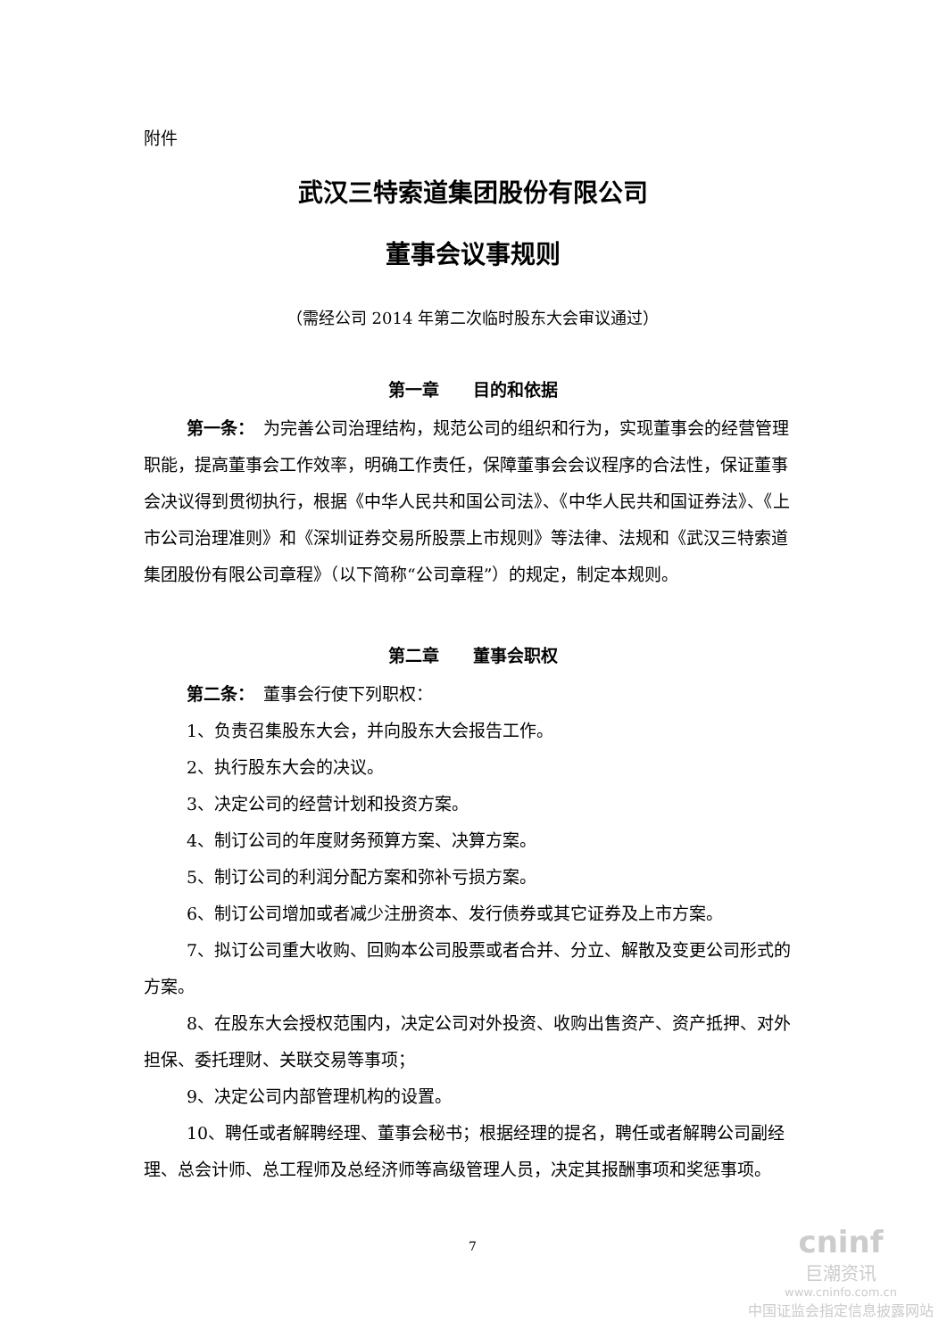附件
武汉三特索道集团股份有限公司
董事会议事规则
（需经公司 2014 年第二次临时股东大会审议通过）
第一章　　目的和依据
第一条：　为完善公司治理结构，规范公司的组织和行为，实现董事会的经营管理职能，提高董事会工作效率，明确工作责任，保障董事会会议程序的合法性，保证董事会决议得到贯彻执行，根据《中华人民共和国公司法》、《中华人民共和国证券法》、《上市公司治理准则》和《深圳证券交易所股票上市规则》等法律、法规和《武汉三特索道集团股份有限公司章程》（以下简称“公司章程”）的规定，制定本规则。
第二章　　董事会职权
第二条：　董事会行使下列职权：
1、负责召集股东大会，并向股东大会报告工作。
2、执行股东大会的决议。
3、决定公司的经营计划和投资方案。
4、制订公司的年度财务预算方案、决算方案。
5、制订公司的利润分配方案和弥补亏损方案。
6、制订公司增加或者减少注册资本、发行债券或其它证券及上市方案。
7、拟订公司重大收购、回购本公司股票或者合并、分立、解散及变更公司形式的方案。
8、在股东大会授权范围内，决定公司对外投资、收购出售资产、资产抵押、对外担保、委托理财、关联交易等事项；
9、决定公司内部管理机构的设置。
10、聘任或者解聘经理、董事会秘书；根据经理的提名，聘任或者解聘公司副经理、总会计师、总工程师及总经济师等高级管理人员，决定其报酬事项和奖惩事项。
7
cninf
巨潮资讯
www.cninfo.com.cn
中国证监会指定信息披露网站